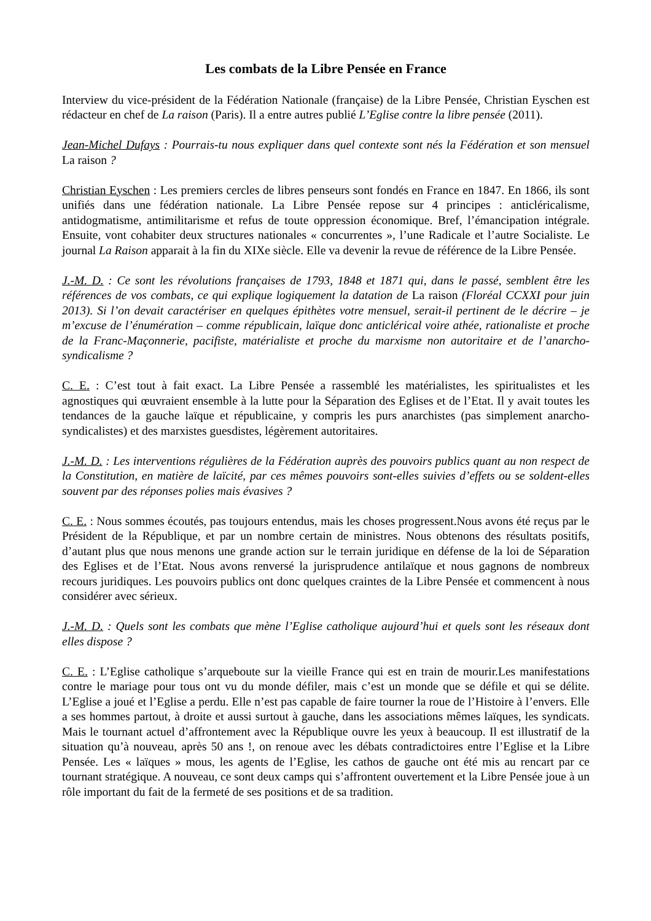Les combats de la Libre Pensée en France
Interview du vice-président de la Fédération Nationale (française) de la Libre Pensée, Christian Eyschen est rédacteur en chef de La raison (Paris). Il a entre autres publié L’Eglise contre la libre pensée (2011).
Jean-Michel Dufays : Pourrais-tu nous expliquer dans quel contexte sont nés la Fédération et son mensuel La raison ?
Christian Eyschen : Les premiers cercles de libres penseurs sont fondés en France en 1847. En 1866, ils sont unifiés dans une fédération nationale. La Libre Pensée repose sur 4 principes : anticléricalisme, antidogmatisme, antimilitarisme et refus de toute oppression économique. Bref, l’émancipation intégrale. Ensuite, vont cohabiter deux structures nationales « concurrentes », l’une Radicale et l’autre Socialiste. Le journal La Raison apparait à la fin du XIXe siècle. Elle va devenir la revue de référence de la Libre Pensée.
J.-M. D. : Ce sont les révolutions françaises de 1793, 1848 et 1871 qui, dans le passé, semblent être les références de vos combats, ce qui explique logiquement la datation de La raison (Floréal CCXXI pour juin 2013). Si l’on devait caractériser en quelques épithètes votre mensuel, serait-il pertinent de le décrire – je m’excuse de l’énumération – comme républicain, laïque donc anticlérical voire athée, rationaliste et proche de la Franc-Maçonnerie, pacifiste, matérialiste et proche du marxisme non autoritaire et de l’anarcho-syndicalisme ?
C. E. : C’est tout à fait exact. La Libre Pensée a rassemblé les matérialistes, les spiritualistes et les agnostiques qui œuvraient ensemble à la lutte pour la Séparation des Eglises et de l’Etat. Il y avait toutes les tendances de la gauche laïque et républicaine, y compris les purs anarchistes (pas simplement anarcho-syndicalistes) et des marxistes guesdistes, légèrement autoritaires.
J.-M. D. : Les interventions régulières de la Fédération auprès des pouvoirs publics quant au non respect de la Constitution, en matière de laïcité, par ces mêmes pouvoirs sont-elles suivies d’effets ou se soldent-elles souvent par des réponses polies mais évasives ?
C. E. : Nous sommes écoutés, pas toujours entendus, mais les choses progressent.Nous avons été reçus par le Président de la République, et par un nombre certain de ministres. Nous obtenons des résultats positifs, d’autant plus que nous menons une grande action sur le terrain juridique en défense de la loi de Séparation des Eglises et de l’Etat. Nous avons renversé la jurisprudence antilaïque et nous gagnons de nombreux recours juridiques. Les pouvoirs publics ont donc quelques craintes de la Libre Pensée et commencent à nous considérer avec sérieux.
J.-M. D. : Quels sont les combats que mène l’Eglise catholique aujourd’hui et quels sont les réseaux dont elles dispose ?
C. E. : L’Eglise catholique s’arqueboute sur la vieille France qui est en train de mourir.Les manifestations contre le mariage pour tous ont vu du monde défiler, mais c’est un monde que se défile et qui se délite. L’Eglise a joué et l’Eglise a perdu. Elle n’est pas capable de faire tourner la roue de l’Histoire à l’envers. Elle a ses hommes partout, à droite et aussi surtout à gauche, dans les associations mêmes laïques, les syndicats. Mais le tournant actuel d’affrontement avec la République ouvre les yeux à beaucoup. Il est illustratif de la situation qu’à nouveau, après 50 ans !, on renoue avec les débats contradictoires entre l’Eglise et la Libre Pensée. Les « laïques » mous, les agents de l’Eglise, les cathos de gauche ont été mis au rencart par ce tournant stratégique. A nouveau, ce sont deux camps qui s’affrontent ouvertement et la Libre Pensée joue à un rôle important du fait de la fermeté de ses positions et de sa tradition.